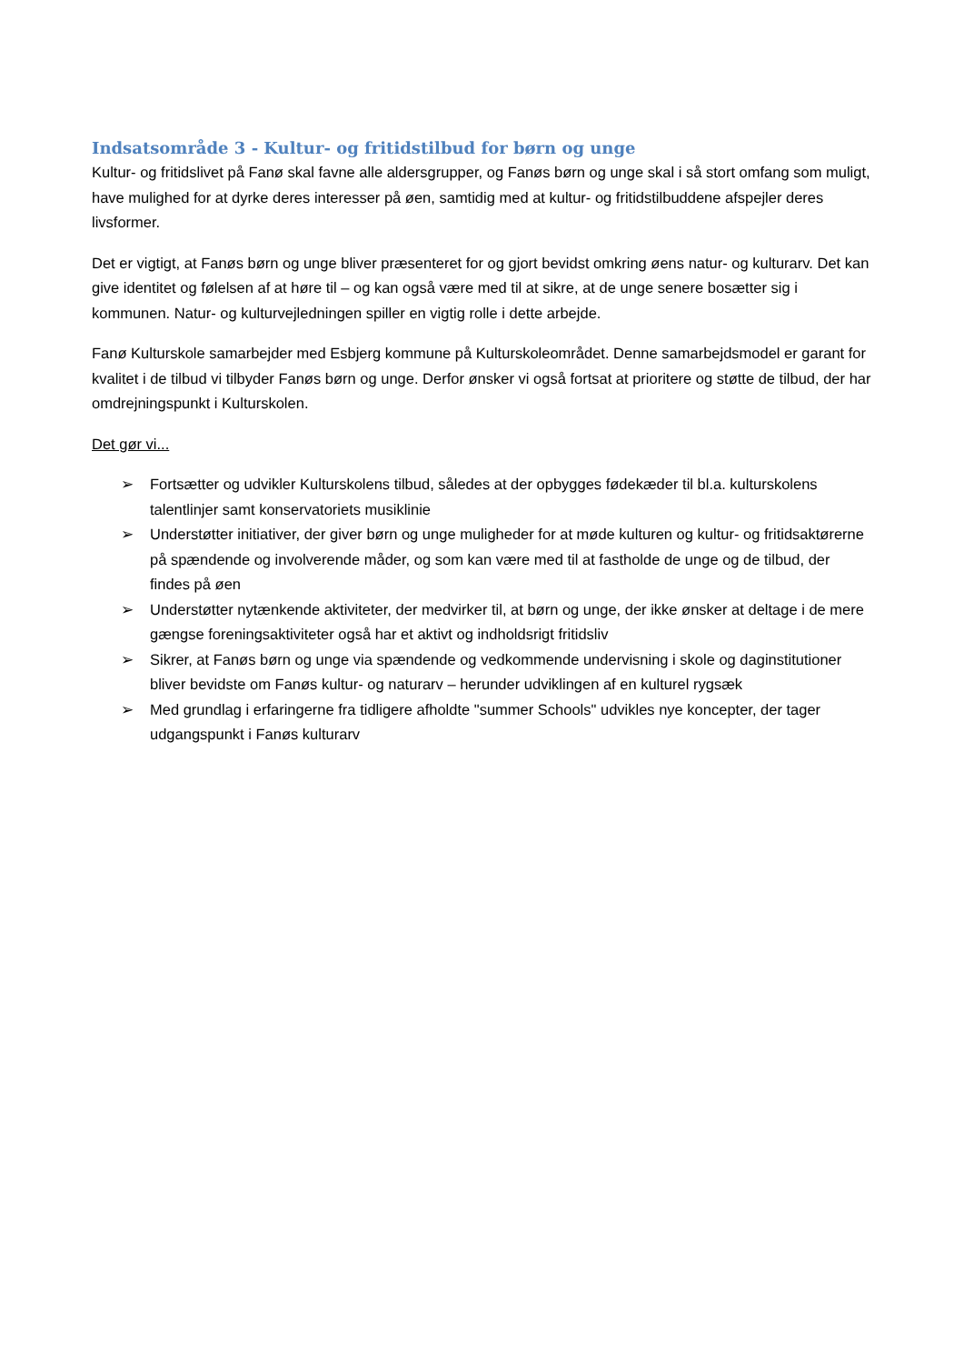Indsatsområde 3 - Kultur- og fritidstilbud for børn og unge
Kultur- og fritidslivet på Fanø skal favne alle aldersgrupper, og Fanøs børn og unge skal i så stort omfang som muligt, have mulighed for at dyrke deres interesser på øen, samtidig med at kultur- og fritidstilbuddene afspejler deres livsformer.
Det er vigtigt, at Fanøs børn og unge bliver præsenteret for og gjort bevidst omkring øens natur- og kulturarv. Det kan give identitet og følelsen af at høre til – og kan også være med til at sikre, at de unge senere bosætter sig i kommunen. Natur- og kulturvejledningen spiller en vigtig rolle i dette arbejde.
Fanø Kulturskole samarbejder med Esbjerg kommune på Kulturskoleområdet. Denne samarbejdsmodel er garant for kvalitet i de tilbud vi tilbyder Fanøs børn og unge. Derfor ønsker vi også fortsat at prioritere og støtte de tilbud, der har omdrejningspunkt i Kulturskolen.
Det gør vi...
➢ Fortsætter og udvikler Kulturskolens tilbud, således at der opbygges fødekæder til bl.a. kulturskolens talentlinjer samt konservatoriets musiklinie
➢ Understøtter initiativer, der giver børn og unge muligheder for at møde kulturen og kultur- og fritidsaktørerne på spændende og involverende måder, og som kan være med til at fastholde de unge og de tilbud, der findes på øen
➢ Understøtter nytænkende aktiviteter, der medvirker til, at børn og unge, der ikke ønsker at deltage i de mere gængse foreningsaktiviteter også har et aktivt og indholdsrigt fritidsliv
➢ Sikrer, at Fanøs børn og unge via spændende og vedkommende undervisning i skole og daginstitutioner bliver bevidste om Fanøs kultur- og naturarv – herunder udviklingen af en kulturel rygsæk
➢ Med grundlag i erfaringerne fra tidligere afholdte "summer Schools" udvikles nye koncepter, der tager udgangspunkt i Fanøs kulturarv